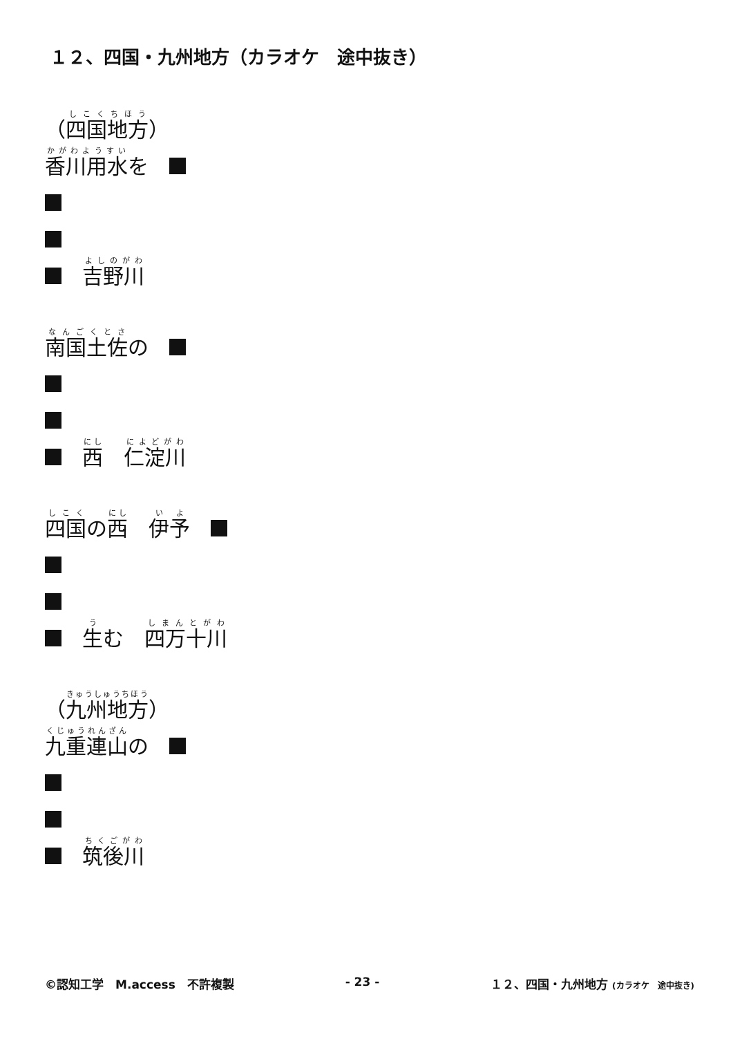１２、四国・九州地方（カラオケ　途中抜き）
（ 四国地方 ）
香川用水 を　
　吉野川
南国土佐 の　
　西　仁淀川
四国 の 西　伊予　
　生 む　四万十川
（ 九州地方 ）
九重連山 の　
　筑後川
©認知工学　M.access　不許複製 - 23 - １２、四国・九州地方 (カラオケ　途中抜き)